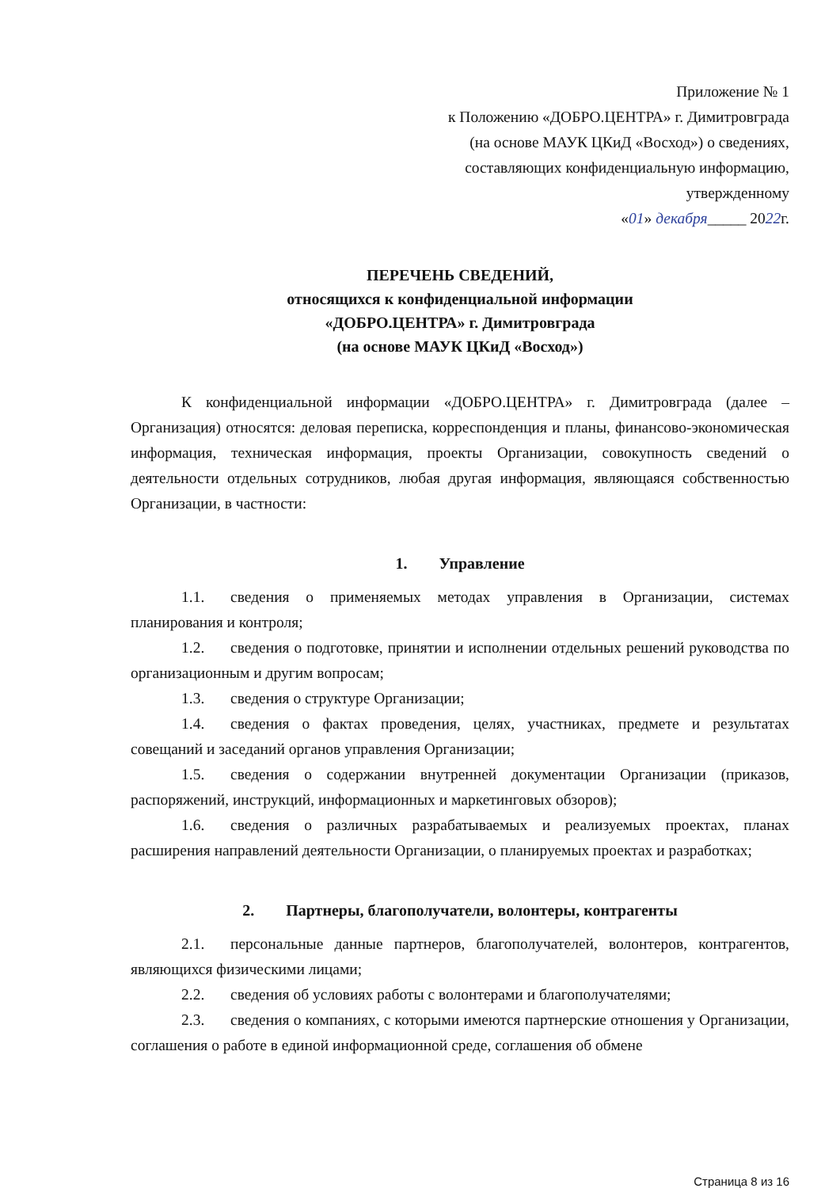Приложение № 1
к Положению «ДОБРО.ЦЕНТРА» г. Димитровграда
(на основе МАУК ЦКиД «Восход») о сведениях,
составляющих конфиденциальную информацию,
утвержденному
«01» декабря_____ 2022г.
ПЕРЕЧЕНЬ СВЕДЕНИЙ,
относящихся к конфиденциальной информации
«ДОБРО.ЦЕНТРА» г. Димитровграда
(на основе МАУК ЦКиД «Восход»)
К конфиденциальной информации «ДОБРО.ЦЕНТРА» г. Димитровграда (далее – Организация) относятся: деловая переписка, корреспонденция и планы, финансово-экономическая информация, техническая информация, проекты Организации, совокупность сведений о деятельности отдельных сотрудников, любая другая информация, являющаяся собственностью Организации, в частности:
1. Управление
1.1. сведения о применяемых методах управления в Организации, системах планирования и контроля;
1.2. сведения о подготовке, принятии и исполнении отдельных решений руководства по организационным и другим вопросам;
1.3. сведения о структуре Организации;
1.4. сведения о фактах проведения, целях, участниках, предмете и результатах совещаний и заседаний органов управления Организации;
1.5. сведения о содержании внутренней документации Организации (приказов, распоряжений, инструкций, информационных и маркетинговых обзоров);
1.6. сведения о различных разрабатываемых и реализуемых проектах, планах расширения направлений деятельности Организации, о планируемых проектах и разработках;
2. Партнеры, благополучатели, волонтеры, контрагенты
2.1. персональные данные партнеров, благополучателей, волонтеров, контрагентов, являющихся физическими лицами;
2.2. сведения об условиях работы с волонтерами и благополучателями;
2.3. сведения о компаниях, с которыми имеются партнерские отношения у Организации, соглашения о работе в единой информационной среде, соглашения об обмене
Страница 8 из 16